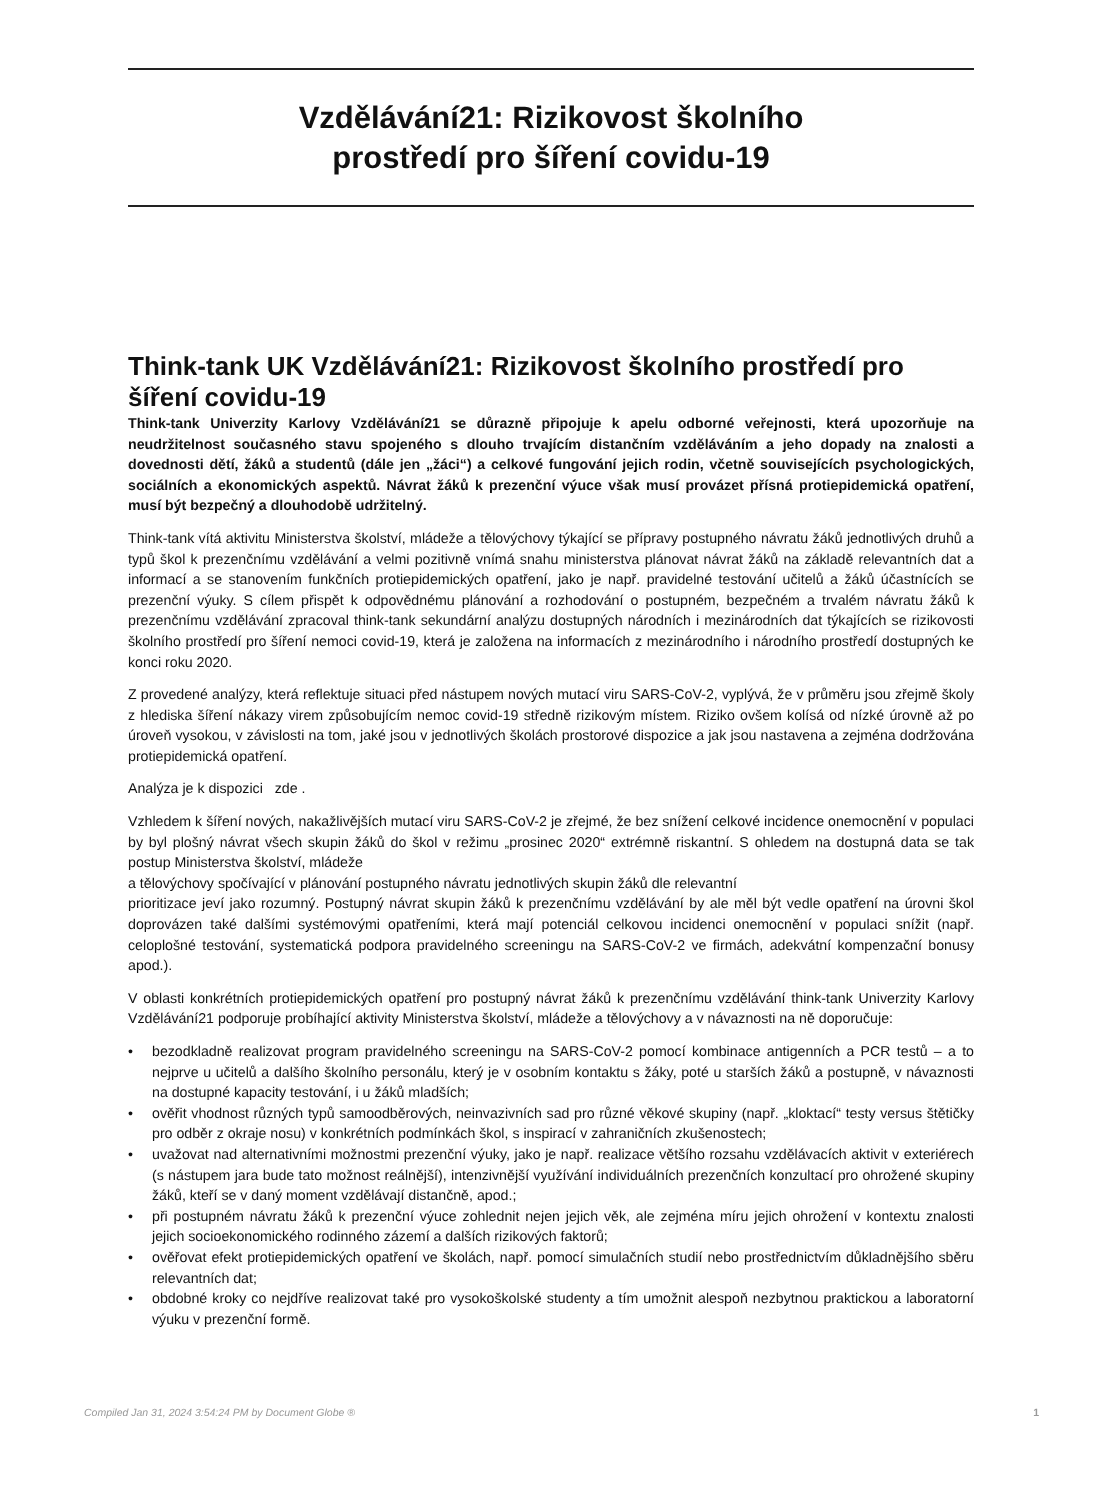Vzdělávání21: Rizikovost školního
prostředí pro šíření covidu-19
Think-tank UK Vzdělávání21: Rizikovost školního prostředí pro šíření covidu-19
Think-tank Univerzity Karlovy Vzdělávání21 se důrazně připojuje k apelu odborné veřejnosti, která upozorňuje na neudržitelnost současného stavu spojeného s dlouho trvajícím distančním vzděláváním a jeho dopady na znalosti a dovednosti dětí, žáků a studentů (dále jen „žáci“) a celkové fungování jejich rodin, včetně souvisejících psychologických, sociálních a ekonomických aspektů. Návrat žáků k prezenční výuce však musí provázet přísná protiepidemická opatření, musí být bezpečný a dlouhodobě udržitelný.
Think-tank vítá aktivitu Ministerstva školství, mládeže a tělovýchovy týkající se přípravy postupného návratu žáků jednotlivých druhů a typů škol k prezenčnímu vzdělávání a velmi pozitivně vnímá snahu ministerstva plánovat návrat žáků na základě relevantních dat a informací a se stanovením funkčních protiepidemických opatření, jako je např. pravidelné testování učitelů a žáků účastnících se prezenční výuky. S cílem přispět k odpovědnému plánování a rozhodování o postupném, bezpečném a trvalém návratu žáků k prezenčnímu vzdělávání zpracoval think-tank sekundární analýzu dostupných národních i mezinárodních dat týkajících se rizikovosti školního prostředí pro šíření nemoci covid-19, která je založena na informacích z mezinárodního i národního prostředí dostupných ke konci roku 2020.
Z provedené analýzy, která reflektuje situaci před nástupem nových mutací viru SARS-CoV-2, vyplývá, že v průměru jsou zřejmě školy z hlediska šíření nákazy virem způsobujícím nemoc covid-19 středně rizikovým místem. Riziko ovšem kolísá od nízké úrovně až po úroveň vysokou, v závislosti na tom, jaké jsou v jednotlivých školách prostorové dispozice a jak jsou nastavena a zejména dodržována protiepidemická opatření.
Analýza je k dispozici zde .
Vzhledem k šíření nových, nakažlivějších mutací viru SARS-CoV-2 je zřejmé, že bez snížení celkové incidence onemocnění v populaci by byl plošný návrat všech skupin žáků do škol v režimu „prosinec 2020“ extrémně riskantní. S ohledem na dostupná data se tak postup Ministerstva školství, mládeže
a tělovýchovy spočívající v plánování postupného návratu jednotlivých skupin žáků dle relevantní
prioritizace jeví jako rozumný. Postupný návrat skupin žáků k prezenčnímu vzdělávání by ale měl být vedle opatření na úrovni škol doprovázen také dalšími systémovými opatřeními, která mají potenciál celkovou incidenci onemocnění v populaci snížit (např. celoplošné testování, systematická podpora pravidelného screeningu na SARS-CoV-2 ve firmách, adekvátní kompenzační bonusy apod.).
V oblasti konkrétních protiepidemických opatření pro postupný návrat žáků k prezenčnímu vzdělávání think-tank Univerzity Karlovy Vzdělávání21 podporuje probíhající aktivity Ministerstva školství, mládeže a tělovýchovy a v návaznosti na ně doporučuje:
• bezodkladně realizovat program pravidelného screeningu na SARS-CoV-2 pomocí kombinace antigenních a PCR testů – a to nejprve u učitelů a dalšího školního personálu, který je v osobním kontaktu s žáky, poté u starších žáků a postupně, v návaznosti na dostupné kapacity testování, i u žáků mladších;
• ověřit vhodnost různých typů samoodběrových, neinvazivních sad pro různé věkové skupiny (např. „kloktací“ testy versus štětičky pro odběr z okraje nosu) v konkrétních podmínkách škol, s inspirací v zahraničních zkušenostech;
• uvažovat nad alternativními možnostmi prezenční výuky, jako je např. realizace většího rozsahu vzdělávacích aktivit v exteriérech (s nástupem jara bude tato možnost reálnější), intenzivnější využívání individuálních prezenčních konzultací pro ohrožené skupiny žáků, kteří se v daný moment vzdělávají distančně, apod.;
• při postupném návratu žáků k prezenční výuce zohlednit nejen jejich věk, ale zejména míru jejich ohrožení v kontextu znalosti jejich socioekonomického rodinného zázemí a dalších rizikových faktorů;
• ověřovat efekt protiepidemických opatření ve školách, např. pomocí simulačních studií nebo prostřednictvím důkladnějšího sběru relevantních dat;
• obdobné kroky co nejdříve realizovat také pro vysokoškolské studenty a tím umožnit alespoň nezbytnou praktickou a laboratorní výuku v prezenční formě.
Compiled Jan 31, 2024 3:54:24 PM by Document Globe ® 1